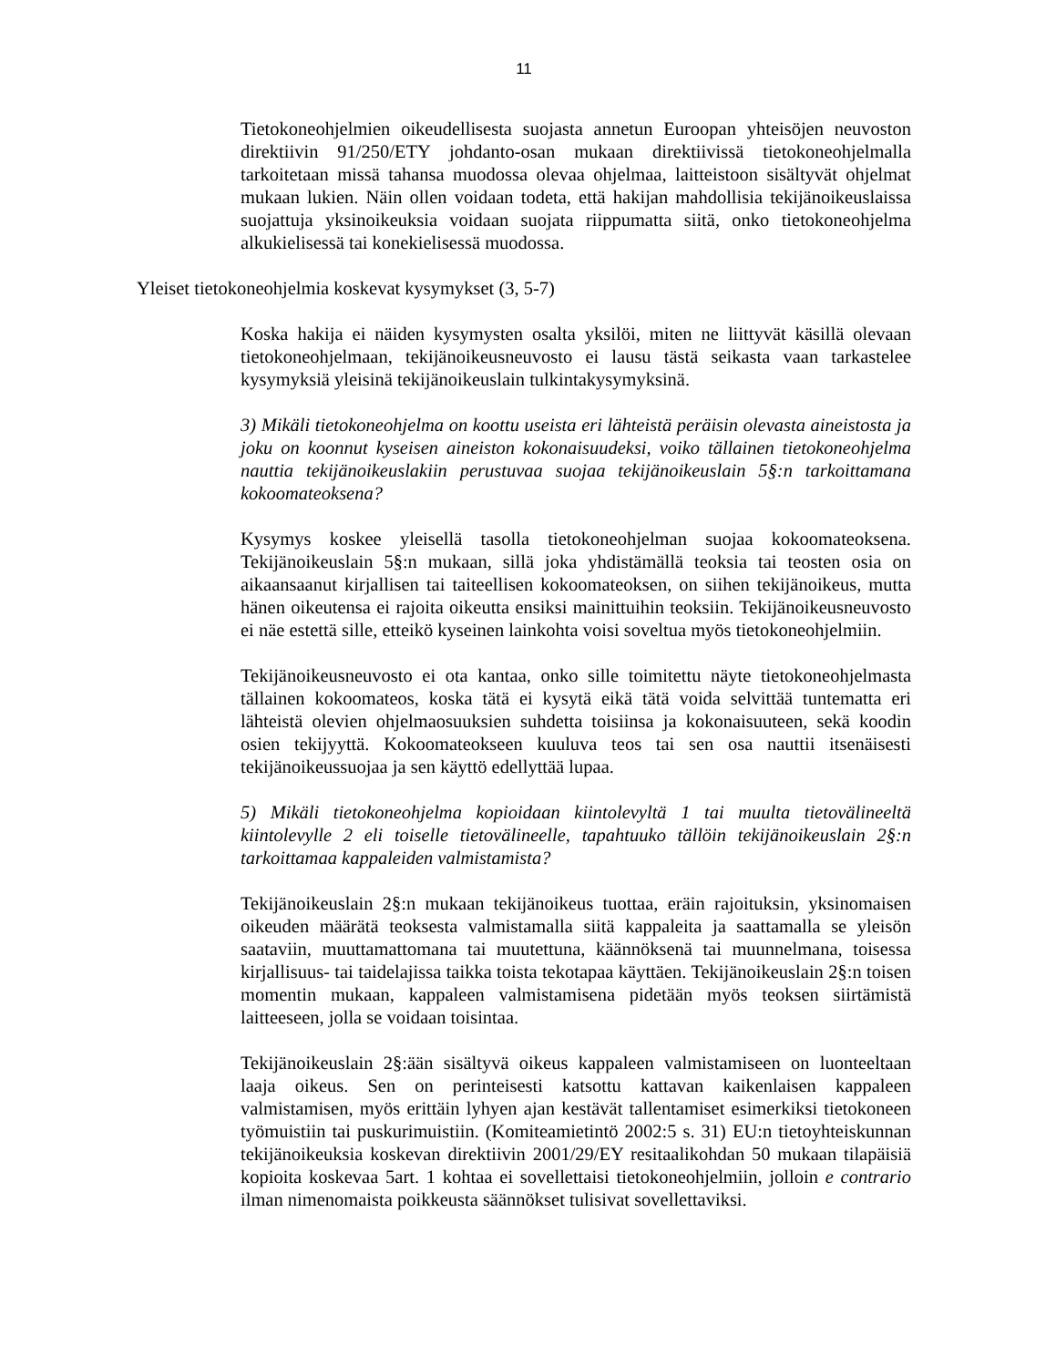11
Tietokoneohjelmien oikeudellisesta suojasta annetun Euroopan yhteisöjen neuvoston direktiivin 91/250/ETY johdanto-osan mukaan direktiivissä tietokoneohjelmalla tarkoitetaan missä tahansa muodossa olevaa ohjelmaa, laitteistoon sisältyvät ohjelmat mukaan lukien. Näin ollen voidaan todeta, että hakijan mahdollisia tekijänoikeuslaissa suojattuja yksinoikeuksia voidaan suojata riippumatta siitä, onko tietokoneohjelma alkukielisessä tai konekielisessä muodossa.
Yleiset tietokoneohjelmia koskevat kysymykset (3, 5-7)
Koska hakija ei näiden kysymysten osalta yksilöi, miten ne liittyvät käsillä olevaan tietokoneohjelmaan, tekijänoikeusneuvosto ei lausu tästä seikasta vaan tarkastelee kysymyksiä yleisinä tekijänoikeuslain tulkintakysymyksinä.
3) Mikäli tietokoneohjelma on koottu useista eri lähteistä peräisin olevasta aineistosta ja joku on koonnut kyseisen aineiston kokonaisuudeksi, voiko tällainen tietokoneohjelma nauttia tekijänoikeuslakiin perustuvaa suojaa tekijänoikeuslain 5§:n tarkoittamana kokoomateoksena?
Kysymys koskee yleisellä tasolla tietokoneohjelman suojaa kokoomateoksena. Tekijänoikeuslain 5§:n mukaan, sillä joka yhdistämällä teoksia tai teosten osia on aikaansaanut kirjallisen tai taiteellisen kokoomateoksen, on siihen tekijänoikeus, mutta hänen oikeutensa ei rajoita oikeutta ensiksi mainittuihin teoksiin. Tekijänoikeusneuvosto ei näe estettä sille, etteikö kyseinen lainkohta voisi soveltua myös tietokoneohjelmiin.
Tekijänoikeusneuvosto ei ota kantaa, onko sille toimitettu näyte tietokoneohjelmasta tällainen kokoomateos, koska tätä ei kysytä eikä tätä voida selvittää tuntematta eri lähteistä olevien ohjelmaosuuksien suhdetta toisiinsa ja kokonaisuuteen, sekä koodin osien tekijyyttä. Kokoomateokseen kuuluva teos tai sen osa nauttii itsenäisesti tekijänoikeussuojaa ja sen käyttö edellyttää lupaa.
5) Mikäli tietokoneohjelma kopioidaan kiintolevyltä 1 tai muulta tietovälineeltä kiintolevylle 2 eli toiselle tietovälineelle, tapahtuuko tällöin tekijänoikeuslain 2§:n tarkoittamaa kappaleiden valmistamista?
Tekijänoikeuslain 2§:n mukaan tekijänoikeus tuottaa, eräin rajoituksin, yksinomaisen oikeuden määrätä teoksesta valmistamalla siitä kappaleita ja saattamalla se yleisön saataviin, muuttamattomana tai muutettuna, käännöksenä tai muunnelmana, toisessa kirjallisuus- tai taidelajissa taikka toista tekotapaa käyttäen. Tekijänoikeuslain 2§:n toisen momentin mukaan, kappaleen valmistamisena pidetään myös teoksen siirtämistä laitteeseen, jolla se voidaan toisintaa.
Tekijänoikeuslain 2§:ään sisältyvä oikeus kappaleen valmistamiseen on luonteeltaan laaja oikeus. Sen on perinteisesti katsottu kattavan kaikenlaisen kappaleen valmistamisen, myös erittäin lyhyen ajan kestävät tallentamiset esimerkiksi tietokoneen työmuistiin tai puskurimuistiin. (Komiteamietintö 2002:5 s. 31) EU:n tietoyhteiskunnan tekijänoikeuksia koskevan direktiivin 2001/29/EY resitaalikohdan 50 mukaan tilapäisiä kopioita koskevaa 5art. 1 kohtaa ei sovellettaisi tietokoneohjelmiin, jolloin e contrario ilman nimenomaista poikkeusta säännökset tulisivat sovellettaviksi.